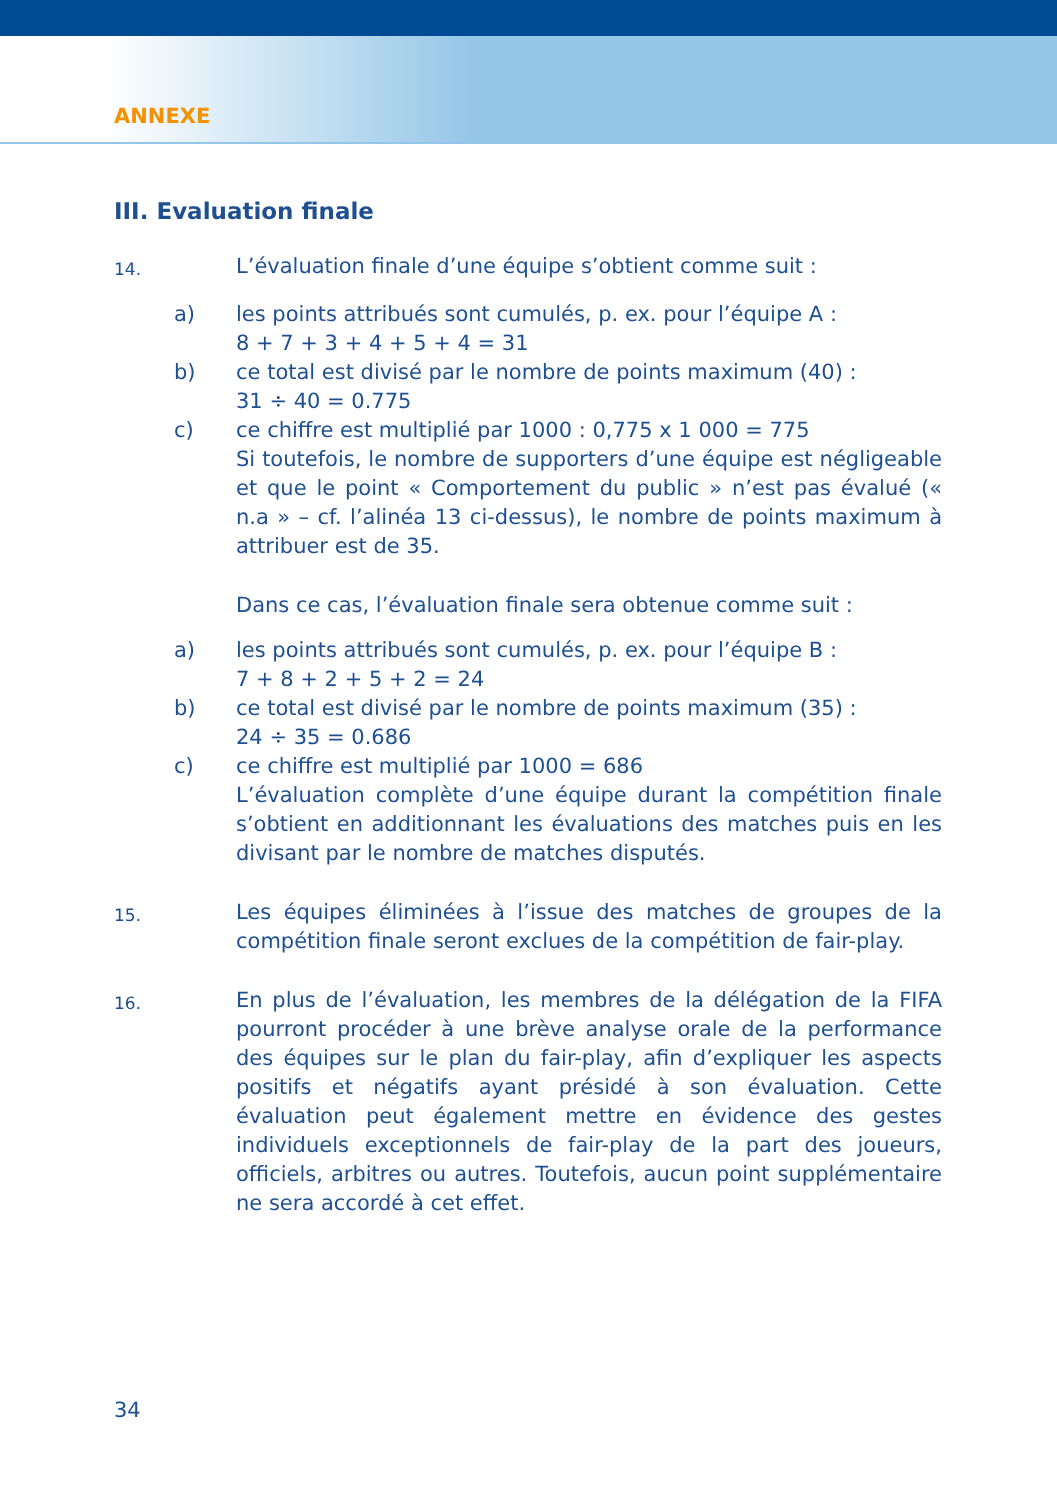ANNEXE
III. Evaluation finale
14.
L’évaluation finale d’une équipe s’obtient comme suit :
a) les points attribués sont cumulés, p. ex. pour l’équipe A :
8 + 7 + 3 + 4 + 5 + 4 = 31
b) ce total est divisé par le nombre de points maximum (40) :
31 ÷ 40 = 0.775
c) ce chiffre est multiplié par 1000 : 0,775 x 1 000 = 775
Si toutefois, le nombre de supporters d’une équipe est négligeable et que le point « Comportement du public » n’est pas évalué (« n.a » – cf. l’alinéa 13 ci-dessus), le nombre de points maximum à attribuer est de 35.
Dans ce cas, l’évaluation finale sera obtenue comme suit :
a) les points attribués sont cumulés, p. ex. pour l’équipe B :
7 + 8 + 2 + 5 + 2 = 24
b) ce total est divisé par le nombre de points maximum (35) :
24 ÷ 35 = 0.686
c) ce chiffre est multiplié par 1000 = 686
L’évaluation complète d’une équipe durant la compétition finale s’obtient en additionnant les évaluations des matches puis en les divisant par le nombre de matches disputés.
15.
Les équipes éliminées à l’issue des matches de groupes de la compétition finale seront exclues de la compétition de fair-play.
16.
En plus de l’évaluation, les membres de la délégation de la FIFA pourront procéder à une brève analyse orale de la performance des équipes sur le plan du fair-play, afin d’expliquer les aspects positifs et négatifs ayant présidé à son évaluation. Cette évaluation peut également mettre en évidence des gestes individuels exceptionnels de fair-play de la part des joueurs, officiels, arbitres ou autres. Toutefois, aucun point supplémentaire ne sera accordé à cet effet.
34